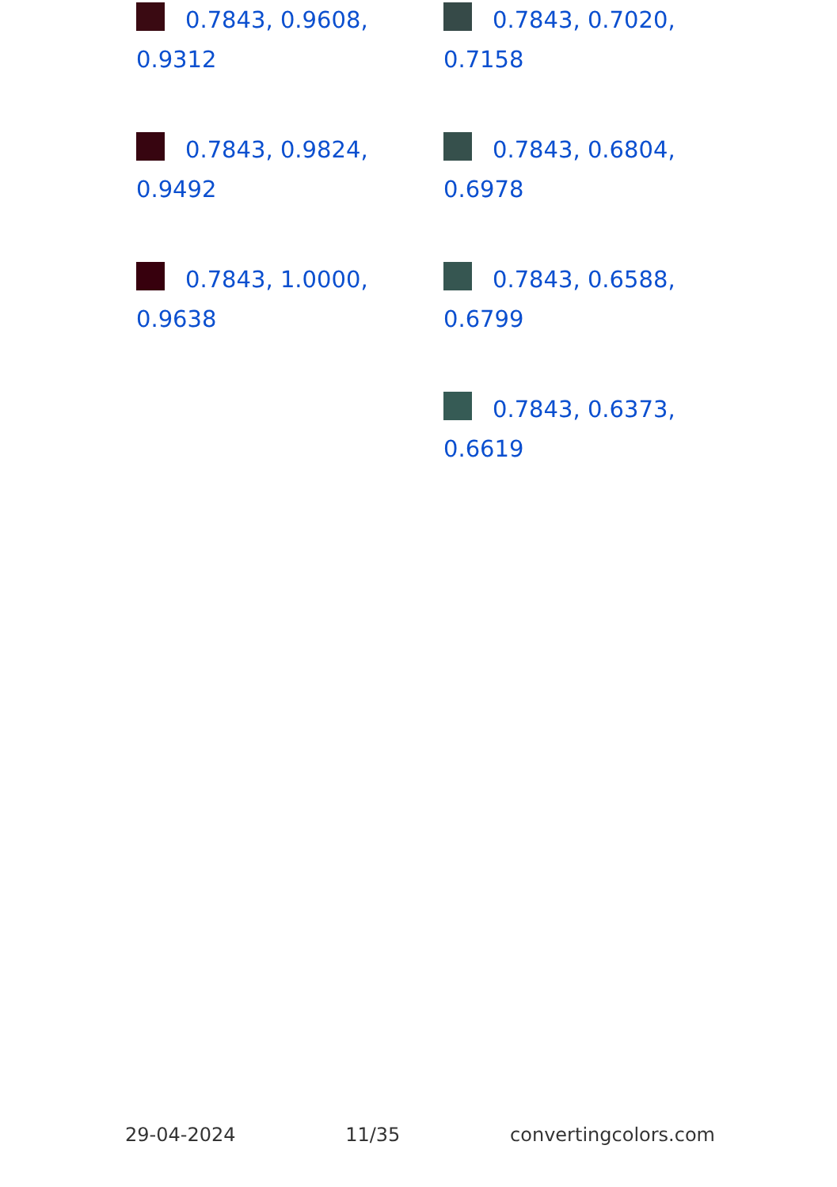0.7843, 0.9608, 0.9312
0.7843, 0.7020, 0.7158
0.7843, 0.9824, 0.9492
0.7843, 0.6804, 0.6978
0.7843, 1.0000, 0.9638
0.7843, 0.6588, 0.6799
0.7843, 0.6373, 0.6619
29-04-2024 11/35 convertingcolors.com